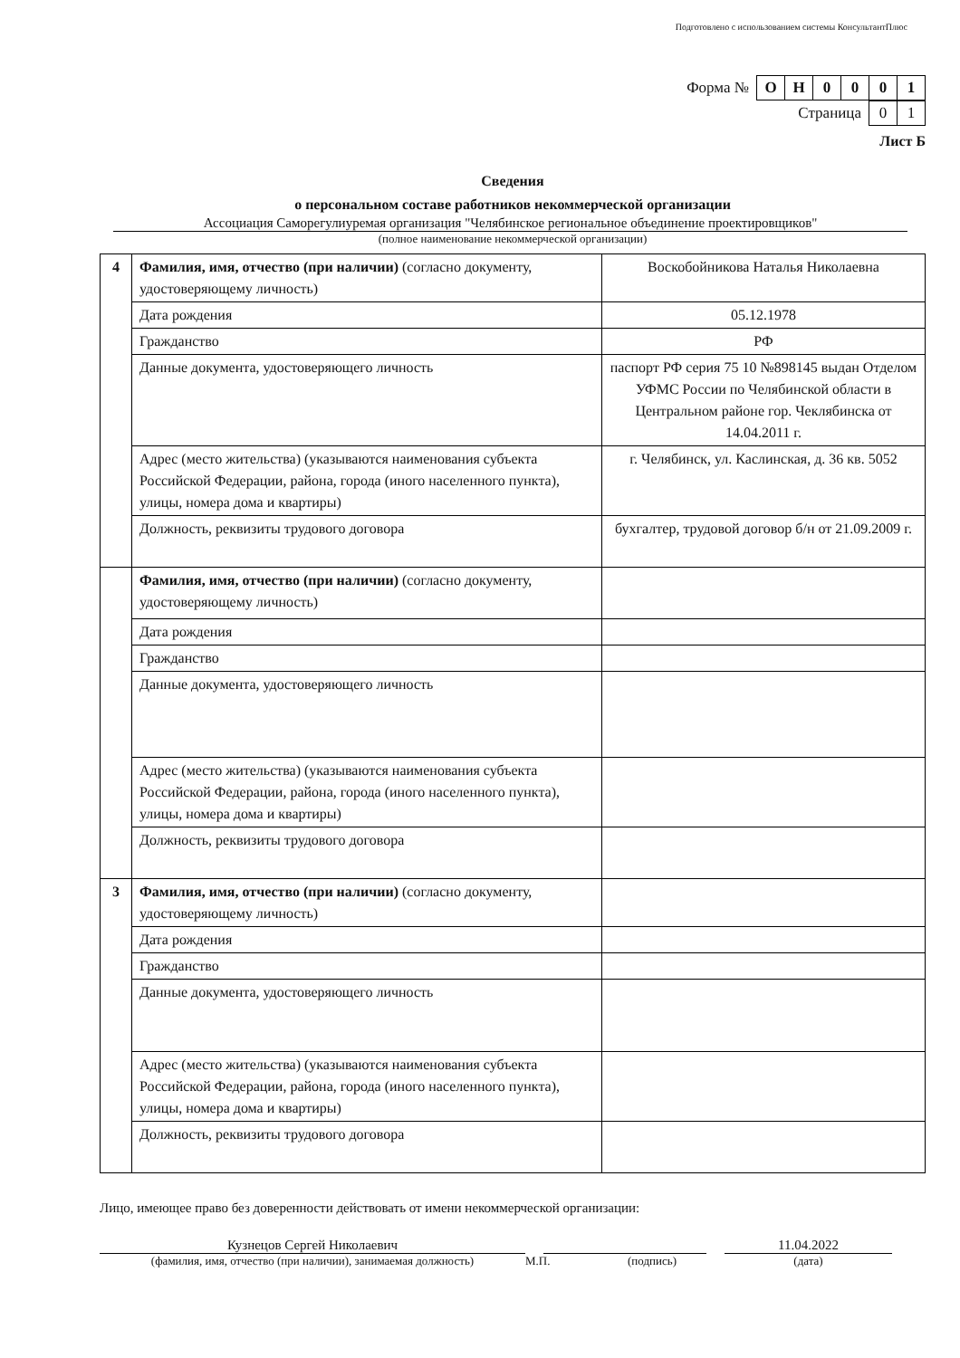Подготовлено с использованием системы КонсультантПлюс
Форма №
| О | Н | 0 | 0 | 0 | 1 |
Страница
| 0 | 1 |
Лист Б
Сведения
о персональном составе работников некоммерческой организации
Ассоциация Саморегулиуремая организация "Челябинское региональное объединение проектировщиков"
(полное наименование некоммерческой организации)
| 4 | Фамилия, имя, отчество (при наличии) (согласно документу, удостоверяющему личность) | Воскобойникова Наталья Николаевна |
| | Дата рождения | 05.12.1978 |
| | Гражданство | РФ |
| | Данные документа, удостоверяющего личность | паспорт РФ серия 75 10 №898145 выдан Отделом УФМС России по Челябинской области в Центральном районе гор. Чеклябинска от 14.04.2011 г. |
| | Адрес (место жительства) (указываются наименования субъекта Российской Федерации, района, города (иного населенного пункта), улицы, номера дома и квартиры) | г. Челябинск, ул. Каслинская, д. 36 кв. 5052 |
| | Должность, реквизиты трудового договора | бухгалтер, трудовой договор б/н от 21.09.2009 г. |
| | Фамилия, имя, отчество (при наличии) (согласно документу, удостоверяющему личность) | |
| | Дата рождения | |
| | Гражданство | |
| | Данные документа, удостоверяющего личность | |
| | Адрес (место жительства) (указываются наименования субъекта Российской Федерации, района, города (иного населенного пункта), улицы, номера дома и квартиры) | |
| | Должность, реквизиты трудового договора | |
| 3 | Фамилия, имя, отчество (при наличии) (согласно документу, удостоверяющему личность) | |
| | Дата рождения | |
| | Гражданство | |
| | Данные документа, удостоверяющего личность | |
| | Адрес (место жительства) (указываются наименования субъекта Российской Федерации, района, города (иного населенного пункта), улицы, номера дома и квартиры) | |
| | Должность, реквизиты трудового договора | |
Лицо, имеющее право без доверенности действовать от имени некоммерческой организации:
Кузнецов Сергей Николаевич 11.04.2022
(фамилия, имя, отчество (при наличии), занимаемая должность) М.П. (подпись) (дата)